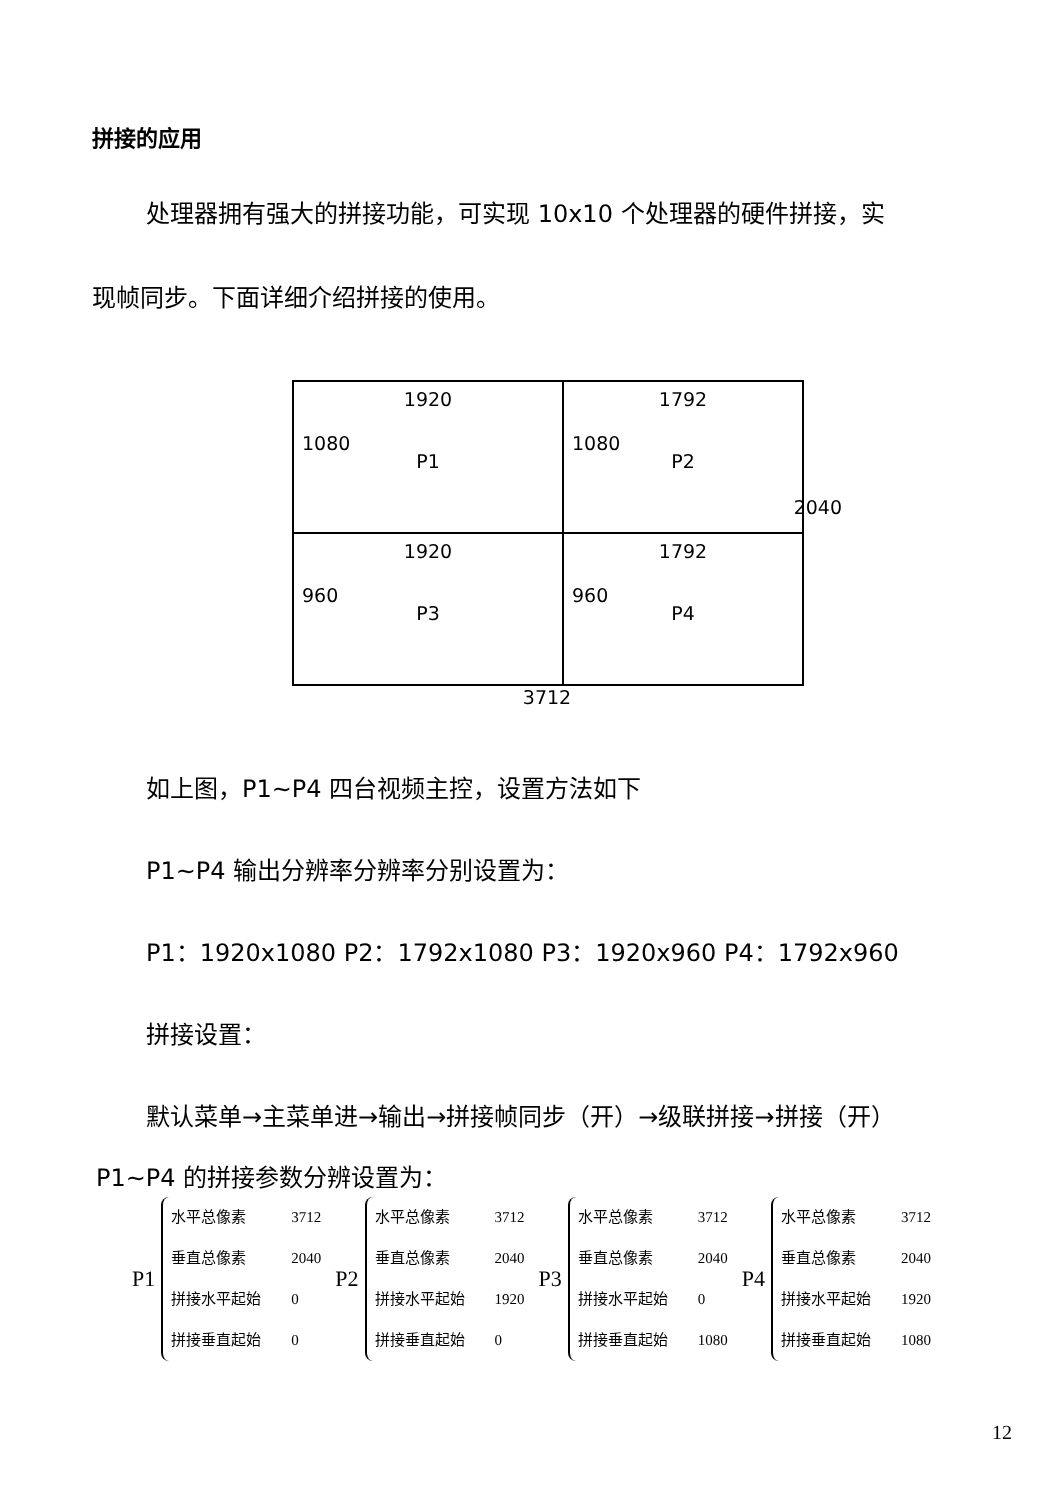拼接的应用
处理器拥有强大的拼接功能，可实现 10x10 个处理器的硬件拼接，实
现帧同步。下面详细介绍拼接的使用。
1920
1080
P1
1792
1080
P2
1920
960
P3
1792
960
P4
3712 2040
如上图，P1~P4 四台视频主控，设置方法如下
P1~P4 输出分辨率分辨率分别设置为：
P1：1920x1080 P2：1792x1080 P3：1920x960 P4：1792x960
拼接设置：
默认菜单→主菜单进→输出→拼接帧同步（开）→级联拼接→拼接（开）
P1~P4 的拼接参数分辨设置为：
P1
水平总像素 3712
垂直总像素 2040
拼接水平起始 0
拼接垂直起始 0
P2
水平总像素 3712
垂直总像素 2040
拼接水平起始 1920
拼接垂直起始 0
P3
水平总像素 3712
垂直总像素 2040
拼接水平起始 0
拼接垂直起始 1080
P4
水平总像素 3712
垂直总像素 2040
拼接水平起始 1920
拼接垂直起始 1080
12